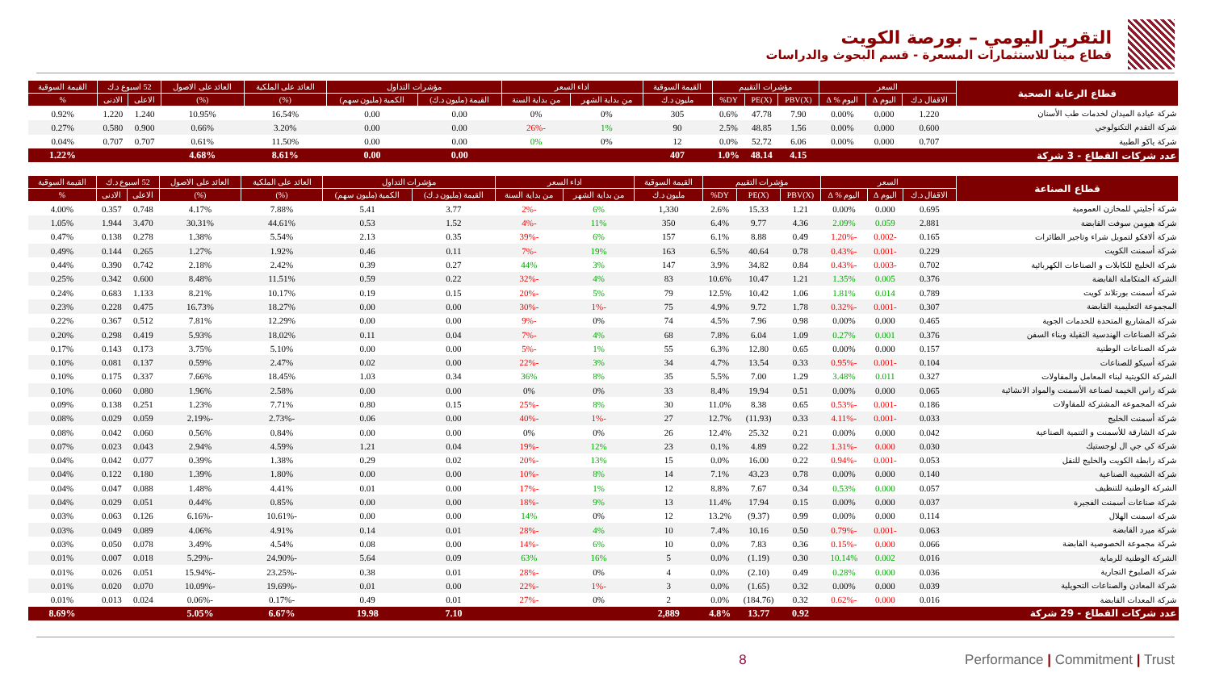التقرير اليومي – بورصة الكويت
قطاع مينا للاستثمارات المسعرة - قسم البحوث والدراسات
| قطاع الرعاية الصحية | السعر | | | مؤشرات التقييم | | | القيمة السوقية | اداء السعر | | مؤشرات التداول | | العائد على الملكية | العائد على الاصول | 52 اسبوع د.ك | | القيمة السوقية |
| --- | --- | --- | --- | --- | --- | --- | --- | --- | --- | --- | --- | --- | --- | --- | --- | --- |
| | الاقفال د.ك | اليوم Δ | اليوم % Δ | PBV(X) | PE(X) | DY% | مليون د.ك | من بداية الشهر | من بداية السنة | القيمة (مليون د.ك) | الكمية (مليون سهم) | (%) | (%) | الاعلى | الادنى | % |
| شركة عيادة الميدان لخدمات طب الأسنان | 1.220 | 0.000 | 0.00% | 7.90 | 47.78 | 0.6% | 305 | 0% | 0% | 0.00 | 0.00 | 16.54% | 10.95% | 1.240 | 1.220 | 0.92% |
| شركة التقدم التكنولوجي | 0.600 | 0.000 | 0.00% | 1.56 | 48.85 | 2.5% | 90 | 1% | -26% | 0.00 | 0.00 | 3.20% | 0.66% | 0.900 | 0.580 | 0.27% |
| شركة ياكو الطبية | 0.707 | 0.000 | 0.00% | 6.06 | 52.72 | 0.0% | 12 | 0% | 0% | 0.00 | 0.00 | 11.50% | 0.61% | 0.707 | 0.707 | 0.04% |
| عدد شركات القطاع - 3 شركة | | | | 4.15 | 48.14 | 1.0% | 407 | | | 0.00 | 0.00 | 8.61% | 4.68% | | | 1.22% |
| قطاع الصناعة | السعر | | | مؤشرات التقييم | | | القيمة السوقية | اداء السعر | | مؤشرات التداول | | العائد على الملكية | العائد على الاصول | 52 اسبوع د.ك | | القيمة السوقية |
| --- | --- | --- | --- | --- | --- | --- | --- | --- | --- | --- | --- | --- | --- | --- | --- | --- |
| | الاقفال د.ك | اليوم Δ | اليوم % Δ | PBV(X) | PE(X) | DY% | مليون د.ك | من بداية الشهر | من بداية السنة | القيمة (مليون د.ك) | الكمية (مليون سهم) | (%) | (%) | الاعلى | الادنى | % |
| شركة أجليتي للمخازن العمومية | 0.695 | 0.000 | 0.00% | 1.21 | 15.33 | 2.6% | 1,330 | 6% | -2% | 3.77 | 5.41 | 7.88% | 4.17% | 0.748 | 0.357 | 4.00% |
| شركة هيومن سوفت القابضة | 2.881 | 0.059 | 2.09% | 4.36 | 9.77 | 6.4% | 350 | 11% | -4% | 1.52 | 0.53 | 44.61% | 30.31% | 3.470 | 1.944 | 1.05% |
| شركة ألافكو لتمويل شراء وتاجير الطائرات | 0.165 | -0.002 | -1.20% | 0.49 | 8.88 | 6.1% | 157 | 6% | -39% | 0.35 | 2.13 | 5.54% | 1.38% | 0.278 | 0.138 | 0.47% |
| شركة أسمنت الكويت | 0.229 | -0.001 | -0.43% | 0.78 | 40.64 | 6.5% | 163 | 19% | -7% | 0.11 | 0.46 | 1.92% | 1.27% | 0.265 | 0.144 | 0.49% |
| شركة الخليج للكابلات و الصناعات الكهربائية | 0.702 | -0.003 | -0.43% | 0.84 | 34.82 | 3.9% | 147 | 3% | 44% | 0.27 | 0.39 | 2.42% | 2.18% | 0.742 | 0.390 | 0.44% |
| الشركة المتكاملة القابضة | 0.376 | 0.005 | 1.35% | 1.21 | 10.47 | 10.6% | 83 | 4% | -32% | 0.22 | 0.59 | 11.51% | 8.48% | 0.600 | 0.342 | 0.25% |
| شركة أسمنت بورتلاند كويت | 0.789 | 0.014 | 1.81% | 1.06 | 10.42 | 12.5% | 79 | 5% | -20% | 0.15 | 0.19 | 10.17% | 8.21% | 1.133 | 0.683 | 0.24% |
| المجموعة التعليمية القابضة | 0.307 | -0.001 | -0.32% | 1.78 | 9.72 | 4.9% | 75 | -1% | -30% | 0.00 | 0.00 | 18.27% | 16.73% | 0.475 | 0.228 | 0.23% |
| شركة المشاريع المتحدة للخدمات الجوية | 0.465 | 0.000 | 0.00% | 0.98 | 7.96 | 4.5% | 74 | 0% | -9% | 0.00 | 0.00 | 12.29% | 7.81% | 0.512 | 0.367 | 0.22% |
| شركة الصناعات الهندسية الثقيلة وبناء السفن | 0.376 | 0.001 | 0.27% | 1.09 | 6.04 | 7.8% | 68 | 4% | -7% | 0.04 | 0.11 | 18.02% | 5.93% | 0.419 | 0.298 | 0.20% |
| شركة الصناعات الوطنية | 0.157 | 0.000 | 0.00% | 0.65 | 12.80 | 6.3% | 55 | 1% | -5% | 0.00 | 0.00 | 5.10% | 3.75% | 0.173 | 0.143 | 0.17% |
| شركة أسيكو للصناعات | 0.104 | -0.001 | -0.95% | 0.33 | 13.54 | 4.7% | 34 | 3% | -22% | 0.00 | 0.02 | 2.47% | 0.59% | 0.137 | 0.081 | 0.10% |
| الشركة الكويتية لبناء المعامل والمقاولات | 0.327 | 0.011 | 3.48% | 1.29 | 7.00 | 5.5% | 35 | 8% | 36% | 0.34 | 1.03 | 18.45% | 7.66% | 0.337 | 0.175 | 0.10% |
| شركة راس الخيمة لصناعة الأسمنت والمواد الانشائية | 0.065 | 0.000 | 0.00% | 0.51 | 19.94 | 8.4% | 33 | 0% | 0% | 0.00 | 0.00 | 2.58% | 1.96% | 0.080 | 0.060 | 0.10% |
| شركة المجموعة المشتركة للمقاولات | 0.186 | -0.001 | -0.53% | 0.65 | 8.38 | 11.0% | 30 | 8% | -25% | 0.15 | 0.80 | 7.71% | 1.23% | 0.251 | 0.138 | 0.09% |
| شركة أسمنت الخليج | 0.033 | -0.001 | -4.11% | 0.33 | (11.93) | 12.7% | 27 | -1% | -40% | 0.00 | 0.06 | -2.73% | -2.19% | 0.059 | 0.029 | 0.08% |
| شركة الشارقة للأسمنت و التنمية الصناعية | 0.042 | 0.000 | 0.00% | 0.21 | 25.32 | 12.4% | 26 | 0% | 0% | 0.00 | 0.00 | 0.84% | 0.56% | 0.060 | 0.042 | 0.08% |
| شركة كي جي ال لوجستيك | 0.030 | 0.000 | -1.31% | 0.22 | 4.89 | 0.1% | 23 | 12% | -19% | 0.04 | 1.21 | 4.59% | 2.94% | 0.043 | 0.023 | 0.07% |
| شركة رابطة الكويت والخليج للنقل | 0.053 | -0.001 | -0.94% | 0.22 | 16.00 | 0.0% | 15 | 13% | -20% | 0.02 | 0.29 | 1.38% | 0.39% | 0.077 | 0.042 | 0.04% |
| شركة الشعيبة الصناعية | 0.140 | 0.000 | 0.00% | 0.78 | 43.23 | 7.1% | 14 | 8% | -10% | 0.00 | 0.00 | 1.80% | 1.39% | 0.180 | 0.122 | 0.04% |
| الشركة الوطنية للتنظيف | 0.057 | 0.000 | 0.53% | 0.34 | 7.67 | 8.8% | 12 | 1% | -17% | 0.00 | 0.01 | 4.41% | 1.48% | 0.088 | 0.047 | 0.04% |
| شركة صناعات أسمنت الفجيرة | 0.037 | 0.000 | 0.00% | 0.15 | 17.94 | 11.4% | 13 | 9% | -18% | 0.00 | 0.00 | 0.85% | 0.44% | 0.051 | 0.029 | 0.04% |
| شركة اسمنت الهلال | 0.114 | 0.000 | 0.00% | 0.99 | (9.37) | 13.2% | 12 | 0% | 14% | 0.00 | 0.00 | -10.61% | -6.16% | 0.126 | 0.063 | 0.03% |
| شركة ميرد القابضة | 0.063 | -0.001 | -0.79% | 0.50 | 10.16 | 7.4% | 10 | 4% | -28% | 0.01 | 0.14 | 4.91% | 4.06% | 0.089 | 0.049 | 0.03% |
| شركة مجموعة الخصوصية القابضة | 0.066 | 0.000 | -0.15% | 0.36 | 7.83 | 0.0% | 10 | 6% | -14% | 0.00 | 0.08 | 4.54% | 3.49% | 0.078 | 0.050 | 0.03% |
| الشركة الوطنية للرماية | 0.016 | 0.002 | 10.14% | 0.30 | (1.19) | 0.0% | 5 | 16% | 63% | 0.09 | 5.64 | -24.90% | -5.29% | 0.018 | 0.007 | 0.01% |
| شركة الصلبوخ التجارية | 0.036 | 0.000 | 0.28% | 0.49 | (2.10) | 0.0% | 4 | 0% | -28% | 0.01 | 0.38 | -23.25% | -15.94% | 0.051 | 0.026 | 0.01% |
| شركة المعادن والصناعات التحويلية | 0.039 | 0.000 | 0.00% | 0.32 | (1.65) | 0.0% | 3 | -1% | -22% | 0.00 | 0.01 | -19.69% | -10.09% | 0.070 | 0.020 | 0.01% |
| شركة المعدات القابضة | 0.016 | 0.000 | -0.62% | 0.32 | (184.76) | 0.0% | 2 | 0% | -27% | 0.01 | 0.49 | -0.17% | -0.06% | 0.024 | 0.013 | 0.01% |
| عدد شركات القطاع - 29 شركة | | | | 0.92 | 13.77 | 4.8% | 2,889 | | | 7.10 | 19.98 | 6.67% | 5.05% | | | 8.69% |
8 Performance | Commitment | Trust